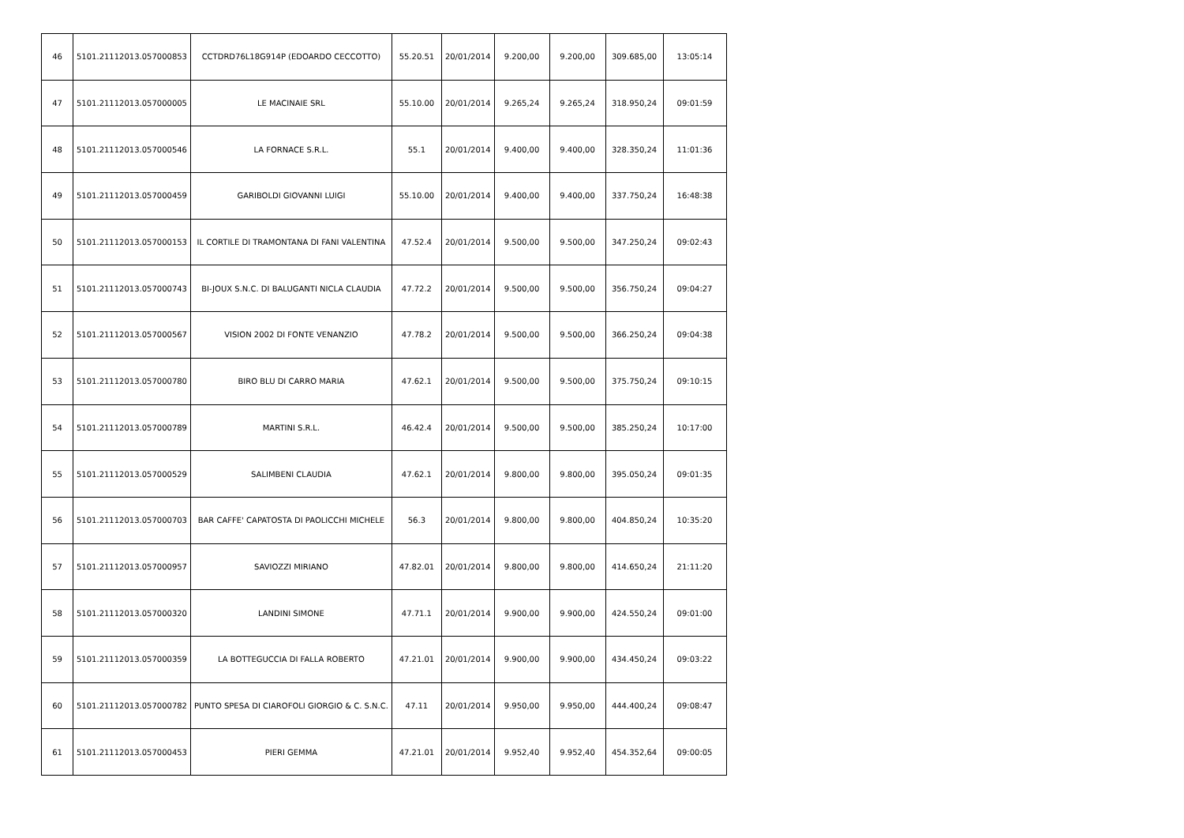| 46 | 5101.21112013.057000853 | CCTDRD76L18G914P (EDOARDO CECCOTTO) | 55.20.51 | 20/01/2014 | 9.200,00 | 9.200,00 | 309.685,00 | 13:05:14 |
| 47 | 5101.21112013.057000005 | LE MACINAIE SRL | 55.10.00 | 20/01/2014 | 9.265,24 | 9.265,24 | 318.950,24 | 09:01:59 |
| 48 | 5101.21112013.057000546 | LA FORNACE S.R.L. | 55.1 | 20/01/2014 | 9.400,00 | 9.400,00 | 328.350,24 | 11:01:36 |
| 49 | 5101.21112013.057000459 | GARIBOLDI GIOVANNI LUIGI | 55.10.00 | 20/01/2014 | 9.400,00 | 9.400,00 | 337.750,24 | 16:48:38 |
| 50 | 5101.21112013.057000153 | IL CORTILE DI TRAMONTANA DI FANI VALENTINA | 47.52.4 | 20/01/2014 | 9.500,00 | 9.500,00 | 347.250,24 | 09:02:43 |
| 51 | 5101.21112013.057000743 | BI-JOUX S.N.C. DI BALUGANTI NICLA CLAUDIA | 47.72.2 | 20/01/2014 | 9.500,00 | 9.500,00 | 356.750,24 | 09:04:27 |
| 52 | 5101.21112013.057000567 | VISION 2002 DI FONTE VENANZIO | 47.78.2 | 20/01/2014 | 9.500,00 | 9.500,00 | 366.250,24 | 09:04:38 |
| 53 | 5101.21112013.057000780 | BIRO BLU DI CARRO MARIA | 47.62.1 | 20/01/2014 | 9.500,00 | 9.500,00 | 375.750,24 | 09:10:15 |
| 54 | 5101.21112013.057000789 | MARTINI S.R.L. | 46.42.4 | 20/01/2014 | 9.500,00 | 9.500,00 | 385.250,24 | 10:17:00 |
| 55 | 5101.21112013.057000529 | SALIMBENI CLAUDIA | 47.62.1 | 20/01/2014 | 9.800,00 | 9.800,00 | 395.050,24 | 09:01:35 |
| 56 | 5101.21112013.057000703 | BAR CAFFE' CAPATOSTA DI PAOLICCHI MICHELE | 56.3 | 20/01/2014 | 9.800,00 | 9.800,00 | 404.850,24 | 10:35:20 |
| 57 | 5101.21112013.057000957 | SAVIOZZI MIRIANO | 47.82.01 | 20/01/2014 | 9.800,00 | 9.800,00 | 414.650,24 | 21:11:20 |
| 58 | 5101.21112013.057000320 | LANDINI SIMONE | 47.71.1 | 20/01/2014 | 9.900,00 | 9.900,00 | 424.550,24 | 09:01:00 |
| 59 | 5101.21112013.057000359 | LA BOTTEGUCCIA DI FALLA ROBERTO | 47.21.01 | 20/01/2014 | 9.900,00 | 9.900,00 | 434.450,24 | 09:03:22 |
| 60 | 5101.21112013.057000782 | PUNTO SPESA DI CIAROFOLI GIORGIO & C. S.N.C. | 47.11 | 20/01/2014 | 9.950,00 | 9.950,00 | 444.400,24 | 09:08:47 |
| 61 | 5101.21112013.057000453 | PIERI GEMMA | 47.21.01 | 20/01/2014 | 9.952,40 | 9.952,40 | 454.352,64 | 09:00:05 |